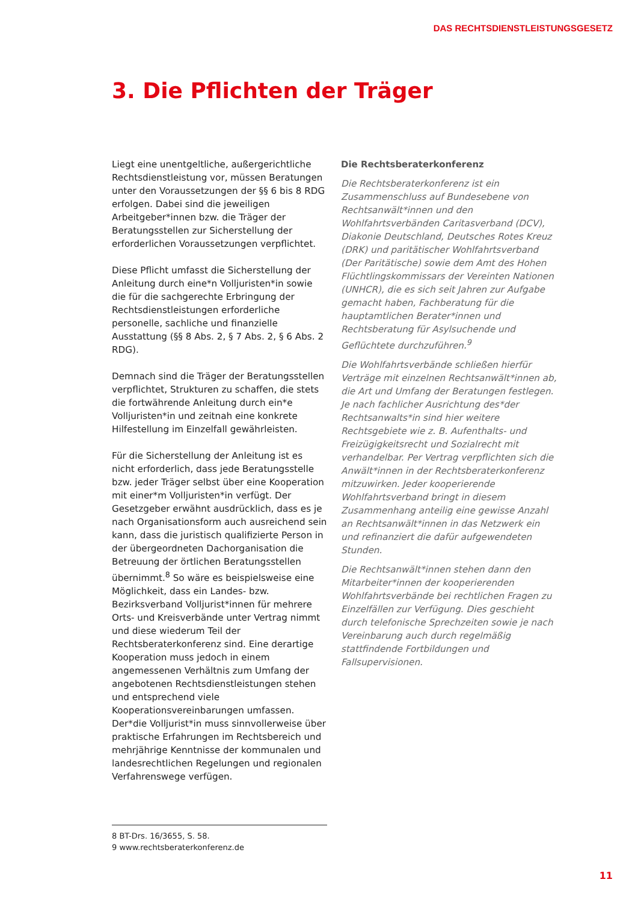DAS RECHTSDIENSTLEISTUNGSGESETZ
3. Die Pflichten der Träger
Liegt eine unentgeltliche, außergerichtliche Rechtsdienstleistung vor, müssen Beratungen unter den Voraussetzungen der §§ 6 bis 8 RDG erfolgen. Dabei sind die jeweiligen Arbeitgeber*innen bzw. die Träger der Beratungsstellen zur Sicherstellung der erforderlichen Voraussetzungen verpflichtet.
Diese Pflicht umfasst die Sicherstellung der Anleitung durch eine*n Volljuristen*in sowie die für die sachgerechte Erbringung der Rechtsdienstleistungen erforderliche personelle, sachliche und finanzielle Ausstattung (§§ 8 Abs. 2, § 7 Abs. 2, § 6 Abs. 2 RDG).
Demnach sind die Träger der Beratungsstellen verpflichtet, Strukturen zu schaffen, die stets die fortwährende Anleitung durch ein*e Volljuristen*in und zeitnah eine konkrete Hilfestellung im Einzelfall gewährleisten.
Für die Sicherstellung der Anleitung ist es nicht erforderlich, dass jede Beratungsstelle bzw. jeder Träger selbst über eine Kooperation mit einer*m Volljuristen*in verfügt. Der Gesetzgeber erwähnt ausdrücklich, dass es je nach Organisationsform auch ausreichend sein kann, dass die juristisch qualifizierte Person in der übergeordneten Dachorganisation die Betreuung der örtlichen Beratungsstellen übernimmt.<sup>8</sup> So wäre es beispielsweise eine Möglichkeit, dass ein Landes- bzw. Bezirksverband Volljurist*innen für mehrere Orts- und Kreisverbände unter Vertrag nimmt und diese wiederum Teil der Rechtsberaterkonferenz sind. Eine derartige Kooperation muss jedoch in einem angemessenen Verhältnis zum Umfang der angebotenen Rechtsdienstleistungen stehen und entsprechend viele Kooperationsvereinbarungen umfassen. Der*die Volljurist*in muss sinnvollerweise über praktische Erfahrungen im Rechtsbereich und mehrjährige Kenntnisse der kommunalen und landesrechtlichen Regelungen und regionalen Verfahrenswege verfügen.
Die Rechtsberaterkonferenz
Die Rechtsberaterkonferenz ist ein Zusammenschluss auf Bundesebene von Rechtsanwält*innen und den Wohlfahrtsverbänden Caritasverband (DCV), Diakonie Deutschland, Deutsches Rotes Kreuz (DRK) und paritätischer Wohlfahrtsverband (Der Paritätische) sowie dem Amt des Hohen Flüchtlingskommissars der Vereinten Nationen (UNHCR), die es sich seit Jahren zur Aufgabe gemacht haben, Fachberatung für die hauptamtlichen Berater*innen und Rechtsberatung für Asylsuchende und Geflüchtete durchzuführen.<sup>9</sup>
Die Wohlfahrtsverbände schließen hierfür Verträge mit einzelnen Rechtsanwält*innen ab, die Art und Umfang der Beratungen festlegen. Je nach fachlicher Ausrichtung des*der Rechtsanwalts*in sind hier weitere Rechtsgebiete wie z. B. Aufenthalts- und Freizügigkeitsrecht und Sozialrecht mit verhandelbar. Per Vertrag verpflichten sich die Anwält*innen in der Rechtsberaterkonferenz mitzuwirken. Jeder kooperierende Wohlfahrtsverband bringt in diesem Zusammenhang anteilig eine gewisse Anzahl an Rechtsanwält*innen in das Netzwerk ein und refinanziert die dafür aufgewendeten Stunden.
Die Rechtsanwält*innen stehen dann den Mitarbeiter*innen der kooperierenden Wohlfahrtsverbände bei rechtlichen Fragen zu Einzelfällen zur Verfügung. Dies geschieht durch telefonische Sprechzeiten sowie je nach Vereinbarung auch durch regelmäßig stattfindende Fortbildungen und Fallsupervisionen.
8 BT-Drs. 16/3655, S. 58.
9 www.rechtsberaterkonferenz.de
11